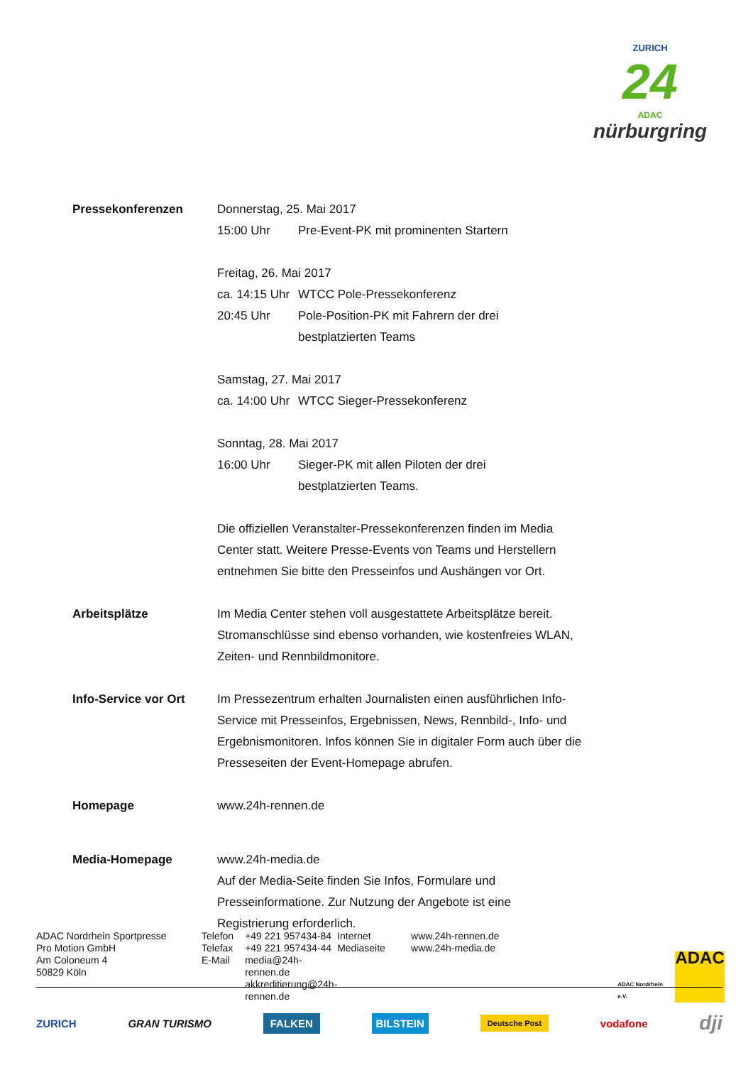ZURICH
24
ADAC
nürburgring
Pressekonferenzen Donnerstag, 25. Mai 2017
15:00 Uhr Pre-Event-PK mit prominenten Startern
Freitag, 26. Mai 2017
ca. 14:15 Uhr WTCC Pole-Pressekonferenz
20:45 Uhr Pole-Position-PK mit Fahrern der drei
bestplatzierten Teams
Samstag, 27. Mai 2017
ca. 14:00 Uhr WTCC Sieger-Pressekonferenz
Sonntag, 28. Mai 2017
16:00 Uhr Sieger-PK mit allen Piloten der drei
bestplatzierten Teams.
Die offiziellen Veranstalter-Pressekonferenzen finden im Media Center statt. Weitere Presse-Events von Teams und Herstellern entnehmen Sie bitte den Presseinfos und Aushängen vor Ort.
Arbeitsplätze Im Media Center stehen voll ausgestattete Arbeitsplätze bereit. Stromanschlüsse sind ebenso vorhanden, wie kostenfreies WLAN, Zeiten- und Rennbildmonitore.
Info-Service vor Ort Im Pressezentrum erhalten Journalisten einen ausführlichen Info-Service mit Presseinfos, Ergebnissen, News, Rennbild-, Info- und Ergebnismonitoren. Infos können Sie in digitaler Form auch über die Presseseiten der Event-Homepage abrufen.
Homepage www.24h-rennen.de
Media-Homepage www.24h-media.de
Auf der Media-Seite finden Sie Infos, Formulare und Presseinformatione. Zur Nutzung der Angebote ist eine Registrierung erforderlich.
ADAC Nordrhein Sportpresse
Pro Motion GmbH
Am Coloneum 4
50829 Köln
Telefon
Telefax
E-Mail
+49 221 957434-84
+49 221 957434-44
media@24h-rennen.de
akkreditierung@24h-rennen.de
Internet
Mediaseite
www.24h-rennen.de
www.24h-media.de
ADAC Nordrhein e.V. ADAC
ZURICH GRAN TURISMO FALKEN BILSTEIN Deutsche Post vodafone dji